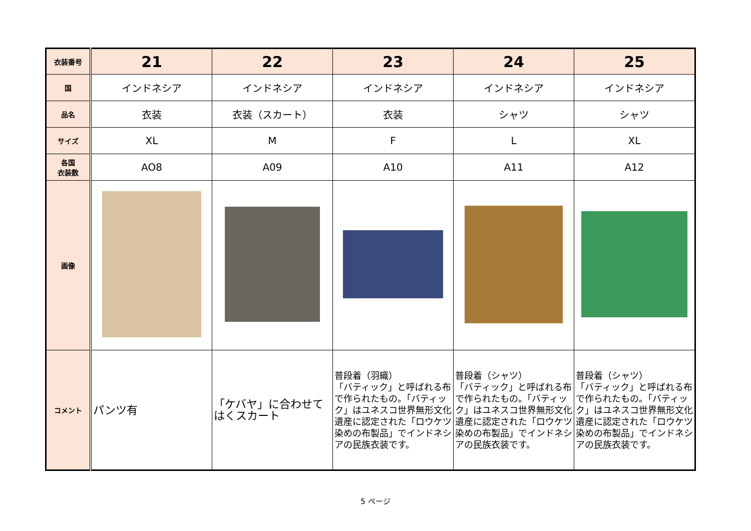| 衣装番号 | 21 | 22 | 23 | 24 | 25 |
| 国 | インドネシア | インドネシア | インドネシア | インドネシア | インドネシア |
| 品名 | 衣装 | 衣装（スカート） | 衣装 | シャツ | シャツ |
| サイズ | XL | M | F | L | XL |
| 各国 衣装数 | AO8 | A09 | A10 | A11 | A12 |
| 画像 | | | | | |
| コメント | パンツ有 | 「ケバヤ」に合わせてはくスカート | 普段着（羽織） 「バティック」と呼ばれる布で作られたもの。「バティック」はユネスコ世界無形文化遺産に認定された「ロウケツ染めの布製品」でインドネシアの民族衣装です。 | 普段着（シャツ） 「バティック」と呼ばれる布で作られたもの。「バティック」はユネスコ世界無形文化遺産に認定された「ロウケツ染めの布製品」でインドネシアの民族衣装です。 | 普段着（シャツ） 「バティック」と呼ばれる布で作られたもの。「バティック」はユネスコ世界無形文化遺産に認定された「ロウケツ染めの布製品」でインドネシアの民族衣装です。 |
5 ページ